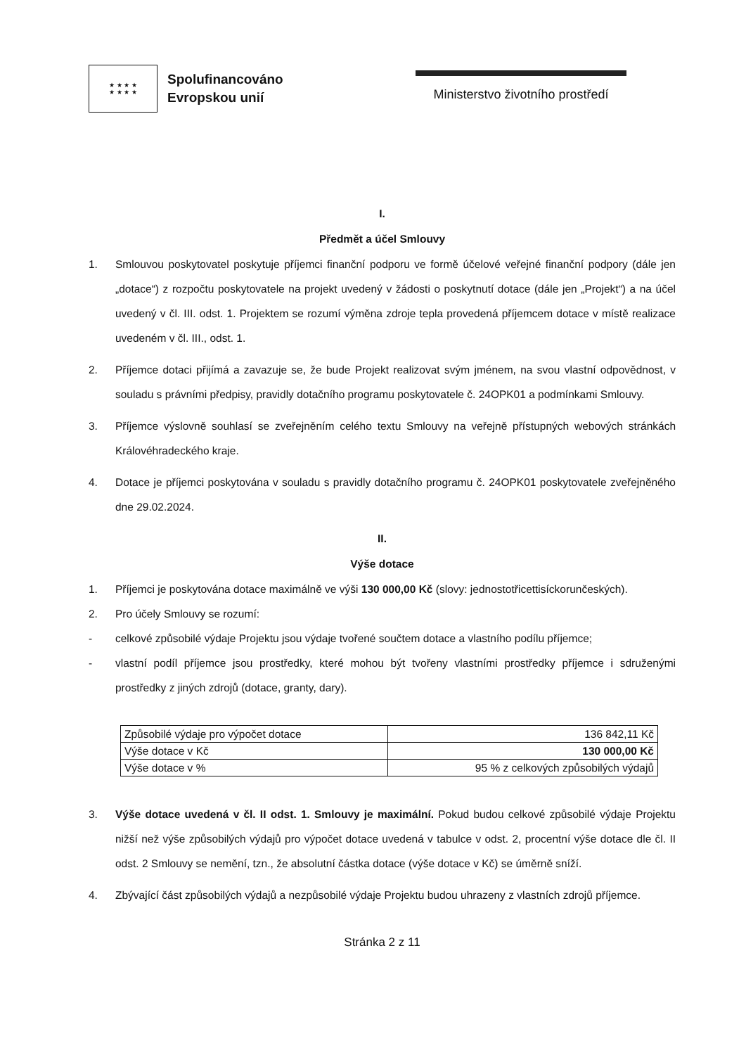★ ★ ★ ★
★ ★ ★ ★
Spolufinancováno
Evropskou unií
Ministerstvo životního prostředí
I.
Předmět a účel Smlouvy
1. Smlouvou poskytovatel poskytuje příjemci finanční podporu ve formě účelové veřejné finanční podpory (dále jen „dotace“) z rozpočtu poskytovatele na projekt uvedený v žádosti o poskytnutí dotace (dále jen „Projekt“) a na účel uvedený v čl. III. odst. 1. Projektem se rozumí výměna zdroje tepla provedená příjemcem dotace v místě realizace uvedeném v čl. III., odst. 1.
2. Příjemce dotaci přijímá a zavazuje se, že bude Projekt realizovat svým jménem, na svou vlastní odpovědnost, v souladu s právními předpisy, pravidly dotačního programu poskytovatele č. 24OPK01 a podmínkami Smlouvy.
3. Příjemce výslovně souhlasí se zveřejněním celého textu Smlouvy na veřejně přístupných webových stránkách Královéhradeckého kraje.
4. Dotace je příjemci poskytována v souladu s pravidly dotačního programu č. 24OPK01 poskytovatele zveřejněného dne 29.02.2024.
II.
Výše dotace
1. Příjemci je poskytována dotace maximálně ve výši 130 000,00 Kč (slovy: jednostotřicettisíckorunčeských).
2. Pro účely Smlouvy se rozumí:
- celkové způsobilé výdaje Projektu jsou výdaje tvořené součtem dotace a vlastního podílu příjemce;
- vlastní podíl příjemce jsou prostředky, které mohou být tvořeny vlastními prostředky příjemce i sdruženými prostředky z jiných zdrojů (dotace, granty, dary).
| Způsobilé výdaje pro výpočet dotace | 136 842,11 Kč |
| Výše dotace v Kč | 130 000,00 Kč |
| Výše dotace v % | 95 % z celkových způsobilých výdajů |
3. Výše dotace uvedená v čl. II odst. 1. Smlouvy je maximální. Pokud budou celkové způsobilé výdaje Projektu nižší než výše způsobilých výdajů pro výpočet dotace uvedená v tabulce v odst. 2, procentní výše dotace dle čl. II odst. 2 Smlouvy se nemění, tzn., že absolutní částka dotace (výše dotace v Kč) se úměrně sníží.
4. Zbývající část způsobilých výdajů a nezpůsobilé výdaje Projektu budou uhrazeny z vlastních zdrojů příjemce.
Stránka 2 z 11